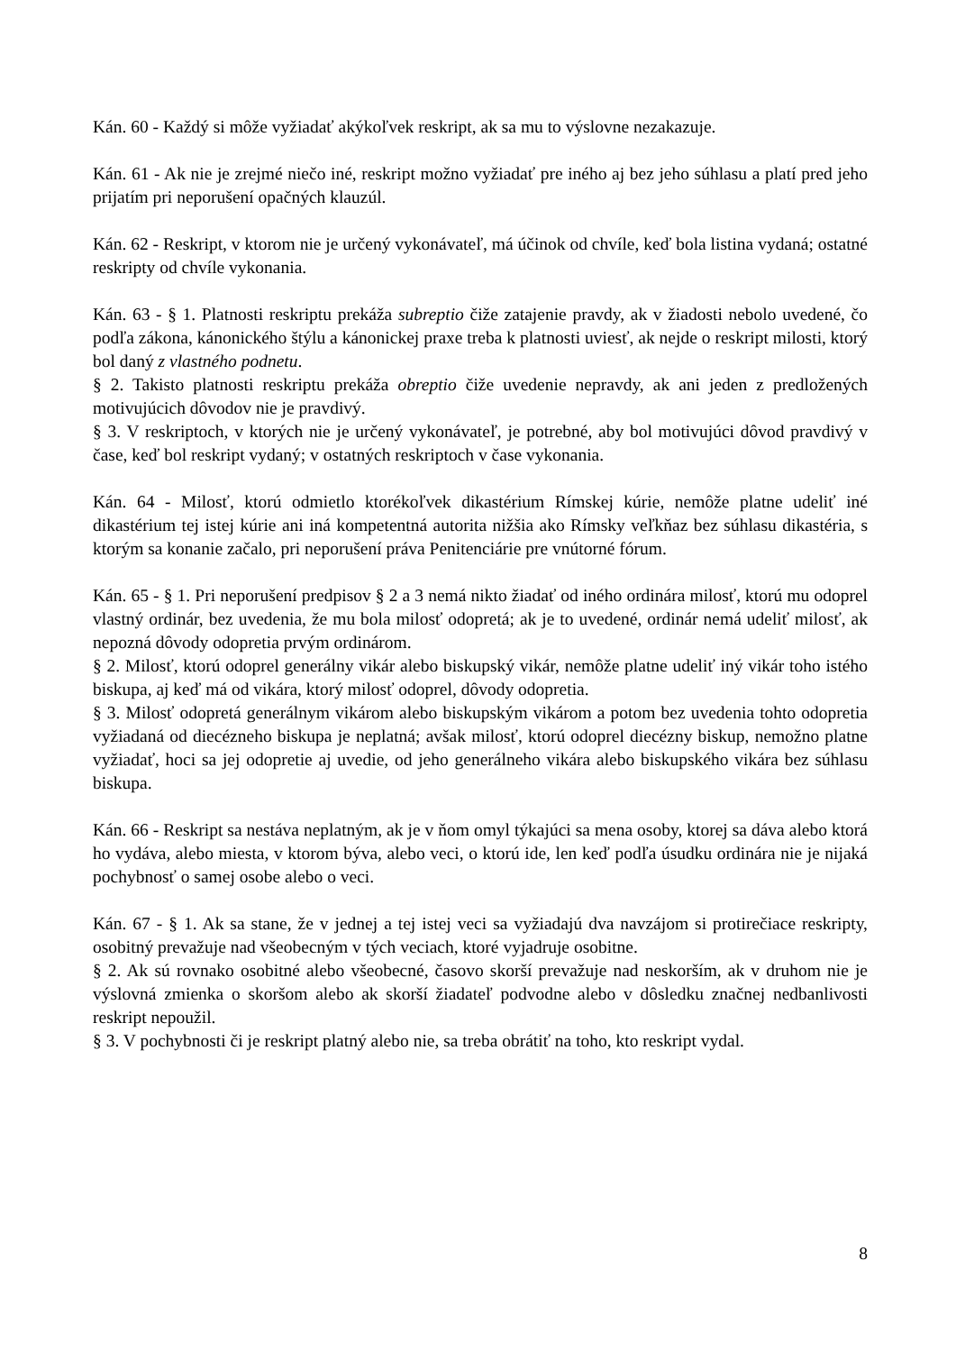Kán. 60 - Každý si môže vyžiadať akýkoľvek reskript, ak sa mu to výslovne nezakazuje.
Kán. 61 - Ak nie je zrejmé niečo iné, reskript možno vyžiadať pre iného aj bez jeho súhlasu a platí pred jeho prijatím pri neporušení opačných klauzúl.
Kán. 62 - Reskript, v ktorom nie je určený vykonávateľ, má účinok od chvíle, keď bola listina vydaná; ostatné reskripty od chvíle vykonania.
Kán. 63 - § 1. Platnosti reskriptu prekáža subreptio čiže zatajenie pravdy, ak v žiadosti nebolo uvedené, čo podľa zákona, kánonického štýlu a kánonickej praxe treba k platnosti uviesť, ak nejde o reskript milosti, ktorý bol daný z vlastného podnetu.
§ 2. Takisto platnosti reskriptu prekáža obreptio čiže uvedenie nepravdy, ak ani jeden z predložených motivujúcich dôvodov nie je pravdivý.
§ 3. V reskriptoch, v ktorých nie je určený vykonávateľ, je potrebné, aby bol motivujúci dôvod pravdivý v čase, keď bol reskript vydaný; v ostatných reskriptoch v čase vykonania.
Kán. 64 - Milosť, ktorú odmietlo ktorékoľvek dikastérium Rímskej kúrie, nemôže platne udeliť iné dikastérium tej istej kúrie ani iná kompetentná autorita nižšia ako Rímsky veľkňaz bez súhlasu dikastéria, s ktorým sa konanie začalo, pri neporušení práva Penitenciárie pre vnútorné fórum.
Kán. 65 - § 1. Pri neporušení predpisov § 2 a 3 nemá nikto žiadať od iného ordinára milosť, ktorú mu odoprel vlastný ordinár, bez uvedenia, že mu bola milosť odopretá; ak je to uvedené, ordinár nemá udeliť milosť, ak nepozná dôvody odopretia prvým ordinárom.
§ 2. Milosť, ktorú odoprel generálny vikár alebo biskupský vikár, nemôže platne udeliť iný vikár toho istého biskupa, aj keď má od vikára, ktorý milosť odoprel, dôvody odopretia.
§ 3. Milosť odopretá generálnym vikárom alebo biskupským vikárom a potom bez uvedenia tohto odopretia vyžiadaná od diecézneho biskupa je neplatná; avšak milosť, ktorú odoprel diecézny biskup, nemožno platne vyžiadať, hoci sa jej odopretie aj uvedie, od jeho generálneho vikára alebo biskupského vikára bez súhlasu biskupa.
Kán. 66 - Reskript sa nestáva neplatným, ak je v ňom omyl týkajúci sa mena osoby, ktorej sa dáva alebo ktorá ho vydáva, alebo miesta, v ktorom býva, alebo veci, o ktorú ide, len keď podľa úsudku ordinára nie je nijaká pochybnosť o samej osobe alebo o veci.
Kán. 67 - § 1. Ak sa stane, že v jednej a tej istej veci sa vyžiadajú dva navzájom si protirečiace reskripty, osobitný prevažuje nad všeobecným v tých veciach, ktoré vyjadruje osobitne.
§ 2. Ak sú rovnako osobitné alebo všeobecné, časovo skorší prevažuje nad neskorším, ak v druhom nie je výslovná zmienka o skoršom alebo ak skorší žiadateľ podvodne alebo v dôsledku značnej nedbanlivosti reskript nepoužil.
§ 3. V pochybnosti či je reskript platný alebo nie, sa treba obrátiť na toho, kto reskript vydal.
8